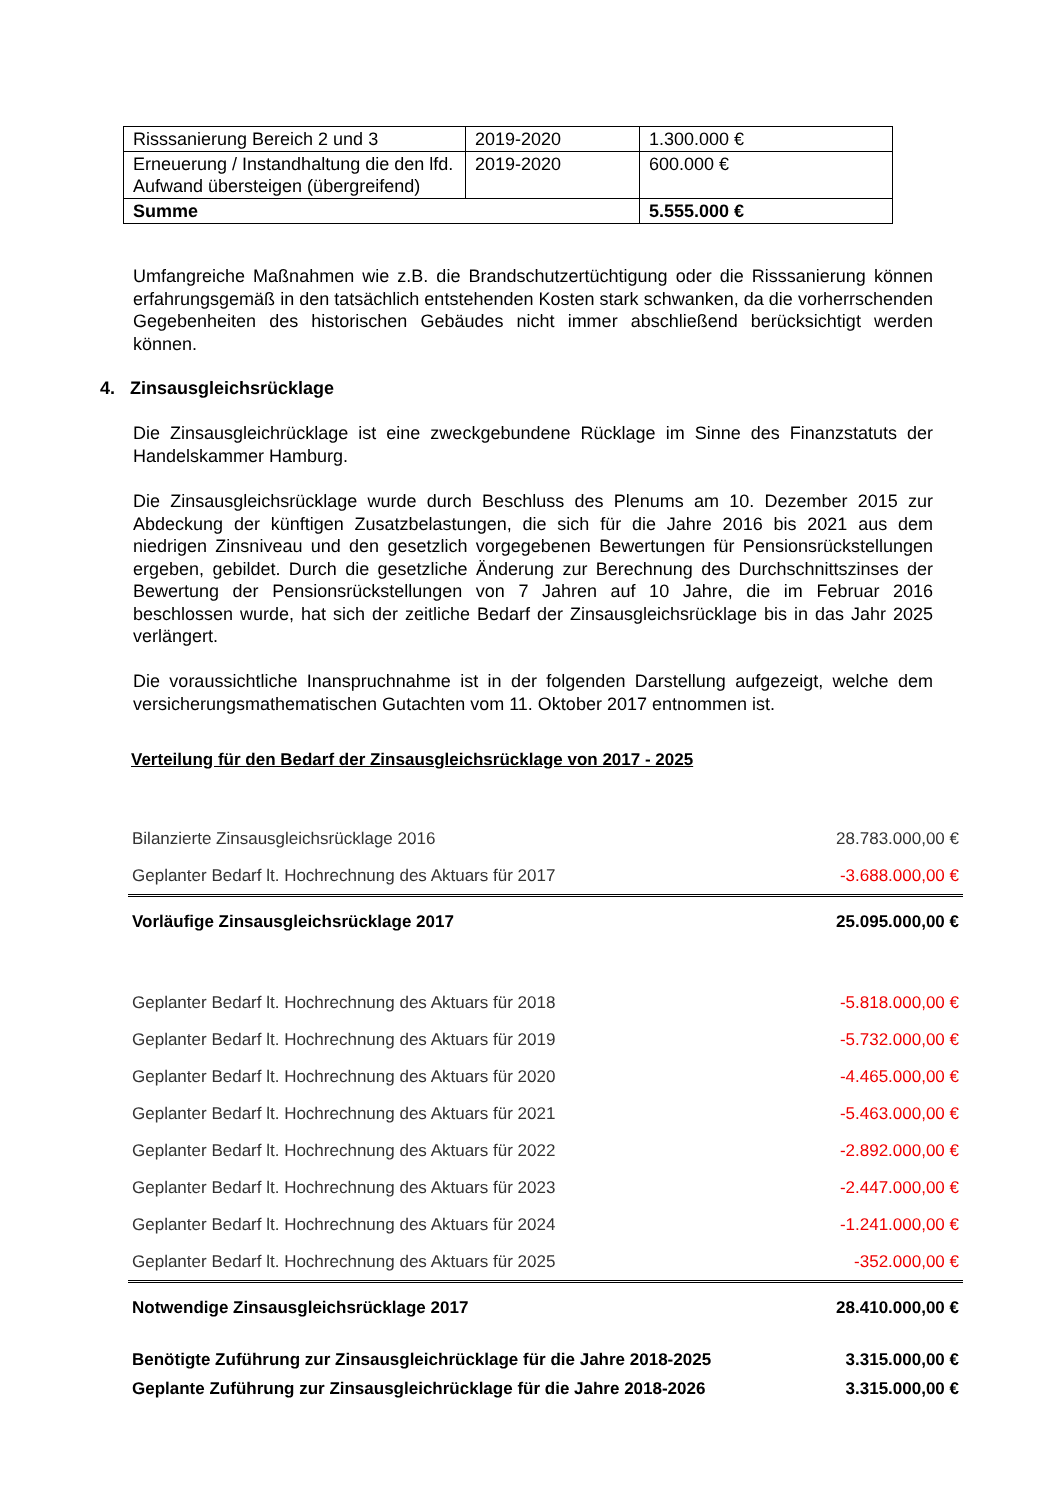| Risssanierung Bereich 2 und 3 | 2019-2020 | 1.300.000 € |
| Erneuerung / Instandhaltung die den lfd. Aufwand übersteigen (übergreifend) | 2019-2020 | 600.000 € |
| Summe | | 5.555.000 € |
Umfangreiche Maßnahmen wie z.B. die Brandschutzertüchtigung oder die Risssanierung können erfahrungsgemäß in den tatsächlich entstehenden Kosten stark schwanken, da die vorherrschenden Gegebenheiten des historischen Gebäudes nicht immer abschließend berücksichtigt werden können.
4. Zinsausgleichsrücklage
Die Zinsausgleichrücklage ist eine zweckgebundene Rücklage im Sinne des Finanzstatuts der Handelskammer Hamburg.
Die Zinsausgleichsrücklage wurde durch Beschluss des Plenums am 10. Dezember 2015 zur Abdeckung der künftigen Zusatzbelastungen, die sich für die Jahre 2016 bis 2021 aus dem niedrigen Zinsniveau und den gesetzlich vorgegebenen Bewertungen für Pensionsrückstellungen ergeben, gebildet. Durch die gesetzliche Änderung zur Berechnung des Durchschnittszinses der Bewertung der Pensionsrückstellungen von 7 Jahren auf 10 Jahre, die im Februar 2016 beschlossen wurde, hat sich der zeitliche Bedarf der Zinsausgleichsrücklage bis in das Jahr 2025 verlängert.
Die voraussichtliche Inanspruchnahme ist in der folgenden Darstellung aufgezeigt, welche dem versicherungsmathematischen Gutachten vom 11. Oktober 2017 entnommen ist.
Verteilung für den Bedarf der Zinsausgleichsrücklage von 2017 - 2025
| Bilanzierte Zinsausgleichsrücklage 2016 | 28.783.000,00 € |
| Geplanter Bedarf lt. Hochrechnung des Aktuars für 2017 | -3.688.000,00 € |
| Vorläufige Zinsausgleichsrücklage 2017 | 25.095.000,00 € |
| Geplanter Bedarf lt. Hochrechnung des Aktuars für 2018 | -5.818.000,00 € |
| Geplanter Bedarf lt. Hochrechnung des Aktuars für 2019 | -5.732.000,00 € |
| Geplanter Bedarf lt. Hochrechnung des Aktuars für 2020 | -4.465.000,00 € |
| Geplanter Bedarf lt. Hochrechnung des Aktuars für 2021 | -5.463.000,00 € |
| Geplanter Bedarf lt. Hochrechnung des Aktuars für 2022 | -2.892.000,00 € |
| Geplanter Bedarf lt. Hochrechnung des Aktuars für 2023 | -2.447.000,00 € |
| Geplanter Bedarf lt. Hochrechnung des Aktuars für 2024 | -1.241.000,00 € |
| Geplanter Bedarf lt. Hochrechnung des Aktuars für 2025 | -352.000,00 € |
| Notwendige Zinsausgleichsrücklage 2017 | 28.410.000,00 € |
| Benötigte Zuführung zur Zinsausgleichrücklage für die Jahre 2018-2025 | 3.315.000,00 € |
| Geplante Zuführung zur Zinsausgleichrücklage für die Jahre 2018-2026 | 3.315.000,00 € |